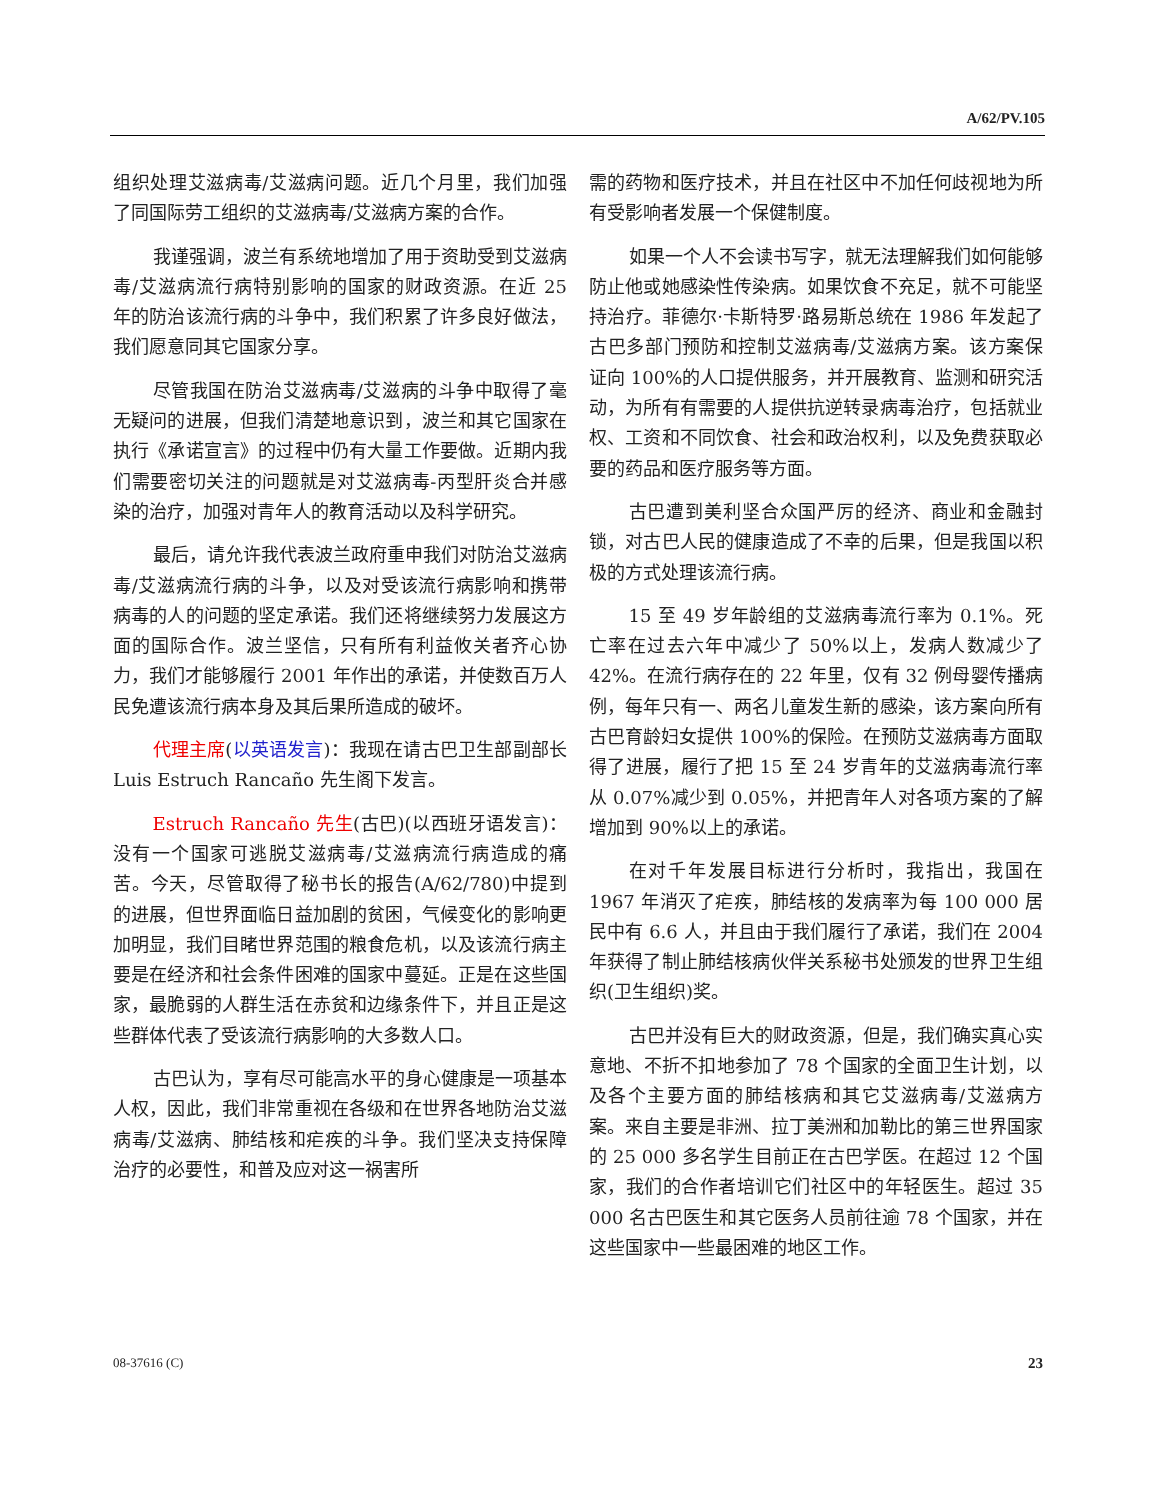A/62/PV.105
组织处理艾滋病毒/艾滋病问题。近几个月里，我们加强了同国际劳工组织的艾滋病毒/艾滋病方案的合作。
我谨强调，波兰有系统地增加了用于资助受到艾滋病毒/艾滋病流行病特别影响的国家的财政资源。在近 25 年的防治该流行病的斗争中，我们积累了许多良好做法，我们愿意同其它国家分享。
尽管我国在防治艾滋病毒/艾滋病的斗争中取得了毫无疑问的进展，但我们清楚地意识到，波兰和其它国家在执行《承诺宣言》的过程中仍有大量工作要做。近期内我们需要密切关注的问题就是对艾滋病毒-丙型肝炎合并感染的治疗，加强对青年人的教育活动以及科学研究。
最后，请允许我代表波兰政府重申我们对防治艾滋病毒/艾滋病流行病的斗争，以及对受该流行病影响和携带病毒的人的问题的坚定承诺。我们还将继续努力发展这方面的国际合作。波兰坚信，只有所有利益攸关者齐心协力，我们才能够履行 2001 年作出的承诺，并使数百万人民免遭该流行病本身及其后果所造成的破坏。
代理主席(以英语发言)：我现在请古巴卫生部副部长 Luis Estruch Rancaño 先生阁下发言。
Estruch Rancaño 先生(古巴)(以西班牙语发言)：没有一个国家可逃脱艾滋病毒/艾滋病流行病造成的痛苦。今天，尽管取得了秘书长的报告(A/62/780)中提到的进展，但世界面临日益加剧的贫困，气候变化的影响更加明显，我们目睹世界范围的粮食危机，以及该流行病主要是在经济和社会条件困难的国家中蔓延。正是在这些国家，最脆弱的人群生活在赤贫和边缘条件下，并且正是这些群体代表了受该流行病影响的大多数人口。
古巴认为，享有尽可能高水平的身心健康是一项基本人权，因此，我们非常重视在各级和在世界各地防治艾滋病毒/艾滋病、肺结核和疟疾的斗争。我们坚决支持保障治疗的必要性，和普及应对这一祸害所
需的药物和医疗技术，并且在社区中不加任何歧视地为所有受影响者发展一个保健制度。
如果一个人不会读书写字，就无法理解我们如何能够防止他或她感染性传染病。如果饮食不充足，就不可能坚持治疗。菲德尔·卡斯特罗·路易斯总统在 1986 年发起了古巴多部门预防和控制艾滋病毒/艾滋病方案。该方案保证向 100%的人口提供服务，并开展教育、监测和研究活动，为所有有需要的人提供抗逆转录病毒治疗，包括就业权、工资和不同饮食、社会和政治权利，以及免费获取必要的药品和医疗服务等方面。
古巴遭到美利坚合众国严厉的经济、商业和金融封锁，对古巴人民的健康造成了不幸的后果，但是我国以积极的方式处理该流行病。
15 至 49 岁年龄组的艾滋病毒流行率为 0.1%。死亡率在过去六年中减少了 50%以上，发病人数减少了 42%。在流行病存在的 22 年里，仅有 32 例母婴传播病例，每年只有一、两名儿童发生新的感染，该方案向所有古巴育龄妇女提供 100%的保险。在预防艾滋病毒方面取得了进展，履行了把 15 至 24 岁青年的艾滋病毒流行率从 0.07%减少到 0.05%，并把青年人对各项方案的了解增加到 90%以上的承诺。
在对千年发展目标进行分析时，我指出，我国在 1967 年消灭了疟疾，肺结核的发病率为每 100 000 居民中有 6.6 人，并且由于我们履行了承诺，我们在 2004 年获得了制止肺结核病伙伴关系秘书处颁发的世界卫生组织(卫生组织)奖。
古巴并没有巨大的财政资源，但是，我们确实真心实意地、不折不扣地参加了 78 个国家的全面卫生计划，以及各个主要方面的肺结核病和其它艾滋病毒/艾滋病方案。来自主要是非洲、拉丁美洲和加勒比的第三世界国家的 25 000 多名学生目前正在古巴学医。在超过 12 个国家，我们的合作者培训它们社区中的年轻医生。超过 35 000 名古巴医生和其它医务人员前往逾 78 个国家，并在这些国家中一些最困难的地区工作。
08-37616 (C) 23